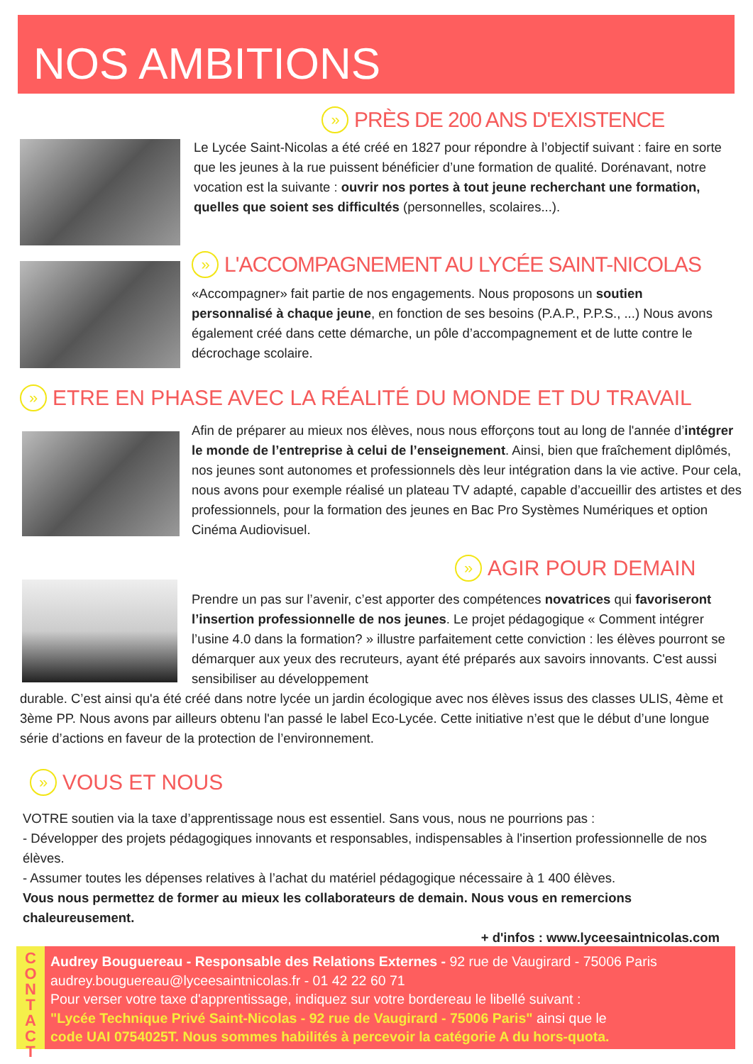NOS AMBITIONS
» PRÈS DE 200 ANS D'EXISTENCE
Le Lycée Saint-Nicolas a été créé en 1827 pour répondre à l’objectif suivant : faire en sorte que les jeunes à la rue puissent bénéficier d’une formation de qualité. Dorénavant, notre vocation est la suivante : ouvrir nos portes à tout jeune recherchant une formation, quelles que soient ses difficultés (personnelles, scolaires...).
» L'ACCOMPAGNEMENT AU LYCÉE SAINT-NICOLAS
«Accompagner» fait partie de nos engagements. Nous proposons un soutien personnalisé à chaque jeune, en fonction de ses besoins (P.A.P., P.P.S., ...) Nous avons également créé dans cette démarche, un pôle d’accompagnement et de lutte contre le décrochage scolaire.
» ETRE EN PHASE AVEC LA RÉALITÉ DU MONDE ET DU TRAVAIL
Afin de préparer au mieux nos élèves, nous nous efforçons tout au long de l'année d’intégrer le monde de l’entreprise à celui de l’enseignement. Ainsi, bien que fraîchement diplômés, nos jeunes sont autonomes et professionnels dès leur intégration dans la vie active. Pour cela, nous avons pour exemple réalisé un plateau TV adapté, capable d’accueillir des artistes et des professionnels, pour la formation des jeunes en Bac Pro Systèmes Numériques et option Cinéma Audiovisuel.
» AGIR POUR DEMAIN
Prendre un pas sur l’avenir, c’est apporter des compétences novatrices qui favoriseront l’insertion professionnelle de nos jeunes. Le projet pédagogique « Comment intégrer l’usine 4.0 dans la formation? » illustre parfaitement cette conviction : les élèves pourront se démarquer aux yeux des recruteurs, ayant été préparés aux savoirs innovants. C'est aussi sensibiliser au développement
durable. C’est ainsi qu'a été créé dans notre lycée un jardin écologique avec nos élèves issus des classes ULIS, 4ème et 3ème PP. Nous avons par ailleurs obtenu l'an passé le label Eco-Lycée. Cette initiative n’est que le début d’une longue série d’actions en faveur de la protection de l’environnement.
» VOUS ET NOUS
VOTRE soutien via la taxe d’apprentissage nous est essentiel. Sans vous, nous ne pourrions pas :
- Développer des projets pédagogiques innovants et responsables, indispensables à l'insertion professionnelle de nos élèves.
- Assumer toutes les dépenses relatives à l’achat du matériel pédagogique nécessaire à 1 400 élèves.
Vous nous permettez de former au mieux les collaborateurs de demain. Nous vous en remercions chaleureusement.
+ d'infos : www.lyceesaintnicolas.com
Audrey Bouguereau - Responsable des Relations Externes - 92 rue de Vaugirard - 75006 Paris
audrey.bouguereau@lyceesaintnicolas.fr - 01 42 22 60 71
Pour verser votre taxe d'apprentissage, indiquez sur votre bordereau le libellé suivant :
"Lycée Technique Privé Saint-Nicolas - 92 rue de Vaugirard - 75006 Paris" ainsi que le
code UAI 0754025T. Nous sommes habilités à percevoir la catégorie A du hors-quota.
C
O
N
T
A
C
T